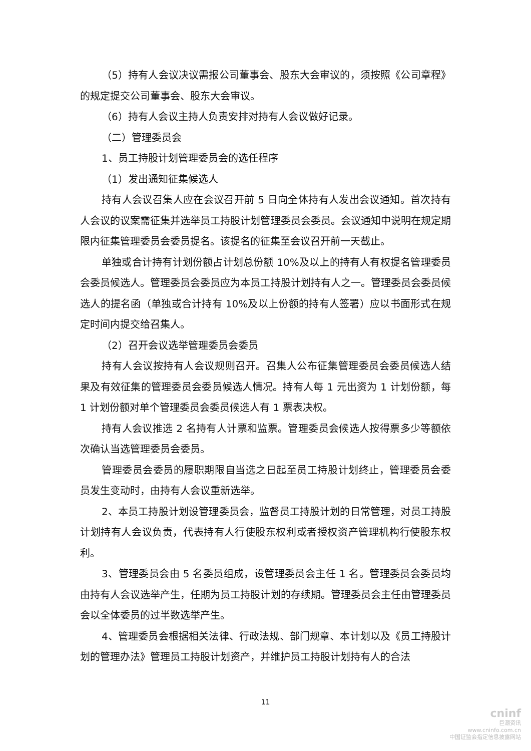（5）持有人会议决议需报公司董事会、股东大会审议的，须按照《公司章程》的规定提交公司董事会、股东大会审议。
（6）持有人会议主持人负责安排对持有人会议做好记录。
（二）管理委员会
1、员工持股计划管理委员会的选任程序
（1）发出通知征集候选人
持有人会议召集人应在会议召开前 5 日向全体持有人发出会议通知。首次持有人会议的议案需征集并选举员工持股计划管理委员会委员。会议通知中说明在规定期限内征集管理委员会委员提名。该提名的征集至会议召开前一天截止。
单独或合计持有计划份额占计划总份额 10%及以上的持有人有权提名管理委员会委员候选人。管理委员会委员应为本员工持股计划持有人之一。管理委员会委员候选人的提名函（单独或合计持有 10%及以上份额的持有人签署）应以书面形式在规定时间内提交给召集人。
（2）召开会议选举管理委员会委员
持有人会议按持有人会议规则召开。召集人公布征集管理委员会委员候选人结果及有效征集的管理委员会委员候选人情况。持有人每 1 元出资为 1 计划份额，每 1 计划份额对单个管理委员会委员候选人有 1 票表决权。
持有人会议推选 2 名持有人计票和监票。管理委员会候选人按得票多少等额依次确认当选管理委员会委员。
管理委员会委员的履职期限自当选之日起至员工持股计划终止，管理委员会委员发生变动时，由持有人会议重新选举。
2、本员工持股计划设管理委员会，监督员工持股计划的日常管理，对员工持股计划持有人会议负责，代表持有人行使股东权利或者授权资产管理机构行使股东权利。
3、管理委员会由 5 名委员组成，设管理委员会主任 1 名。管理委员会委员均由持有人会议选举产生，任期为员工持股计划的存续期。管理委员会主任由管理委员会以全体委员的过半数选举产生。
4、管理委员会根据相关法律、行政法规、部门规章、本计划以及《员工持股计划的管理办法》管理员工持股计划资产，并维护员工持股计划持有人的合法
11
cninf
巨潮资讯
www.cninfo.com.cn
中国证监会指定信息披露网站